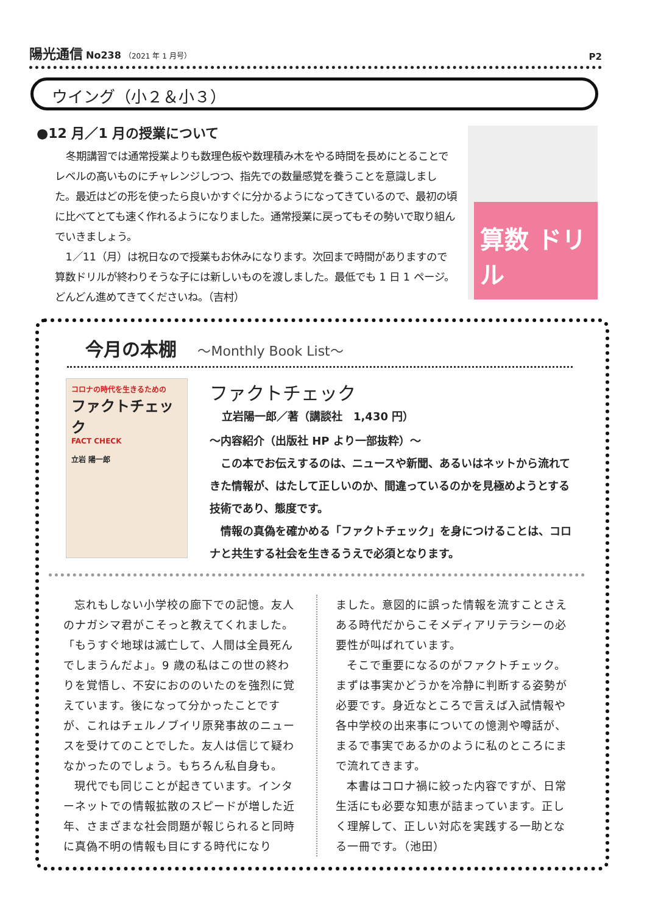陽光通信 No238 （2021 年 1 月号）
P2
ウイング（小２＆小３）
●12 月／1 月の授業について
冬期講習では通常授業よりも数理色板や数理積み木をやる時間を長めにとることでレベルの高いものにチャレンジしつつ、指先での数量感覚を養うことを意識しました。最近はどの形を使ったら良いかすぐに分かるようになってきているので、最初の頃に比べてとても速く作れるようになりました。通常授業に戻ってもその勢いで取り組んでいきましょう。
1／11（月）は祝日なので授業もお休みになります。次回まで時間がありますので算数ドリルが終わりそうな子には新しいものを渡しました。最低でも 1 日 1 ページ。どんどん進めてきてくださいね。（吉村）
算数 ドリル
今月の本棚 ～Monthly Book List～
コロナの時代を生きるための
ファクトチェック
FACT CHECK
立岩 陽一郎
ファクトチェック
立岩陽一郎／著（講談社　1,430 円）
～内容紹介（出版社 HP より一部抜粋）～
 この本でお伝えするのは、ニュースや新聞、あるいはネットから流れてきた情報が、はたして正しいのか、間違っているのかを見極めようとする技術であり、態度です。
 情報の真偽を確かめる「ファクトチェック」を身につけることは、コロナと共生する社会を生きるうえで必須となります。
忘れもしない小学校の廊下での記憶。友人のナガシマ君がこそっと教えてくれました。「もうすぐ地球は滅亡して、人間は全員死んでしまうんだよ」。9 歳の私はこの世の終わりを覚悟し、不安におののいたのを強烈に覚えています。後になって分かったことですが、これはチェルノブイリ原発事故のニュースを受けてのことでした。友人は信じて疑わなかったのでしょう。もちろん私自身も。
現代でも同じことが起きています。インターネットでの情報拡散のスピードが増した近年、さまざまな社会問題が報じられると同時に真偽不明の情報も目にする時代になり
ました。意図的に誤った情報を流すことさえある時代だからこそメディアリテラシーの必要性が叫ばれています。
そこで重要になるのがファクトチェック。まずは事実かどうかを冷静に判断する姿勢が必要です。身近なところで言えば入試情報や各中学校の出来事についての憶測や噂話が、まるで事実であるかのように私のところにまで流れてきます。
本書はコロナ禍に絞った内容ですが、日常生活にも必要な知恵が詰まっています。正しく理解して、正しい対応を実践する一助となる一冊です。（池田）